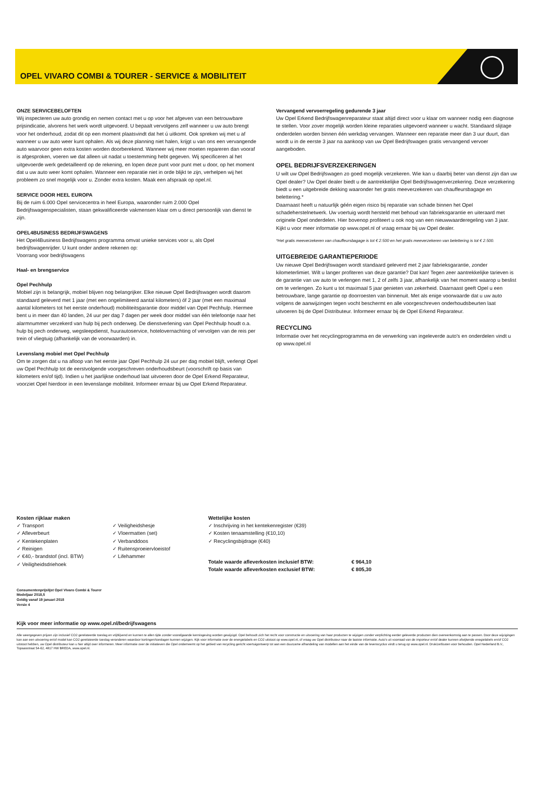OPEL VIVARO COMBI & TOURER - SERVICE & MOBILITEIT
ONZE SERVICEBELOFTEN
Wij inspecteren uw auto grondig en nemen contact met u op voor het afgeven van een betrouwbare prijsindicatie, alvorens het werk wordt uitgevoerd. U bepaalt vervolgens zelf wanneer u uw auto brengt voor het onderhoud, zodat dit op een moment plaatsvindt dat het ú uitkomt. Ook spreken wij met u af wanneer u uw auto weer kunt ophalen. Als wij deze planning niet halen, krijgt u van ons een vervangende auto waarvoor geen extra kosten worden doorberekend. Wanneer wij meer moeten repareren dan vooraf is afgesproken, voeren we dat alleen uit nadat u toestemming hebt gegeven. Wij specificeren al het uitgevoerde werk gedetailleerd op de rekening, en lopen deze punt voor punt met u door, op het moment dat u uw auto weer komt ophalen. Wanneer een reparatie niet in orde blijkt te zijn, verhelpen wij het probleem zo snel mogelijk voor u. Zonder extra kosten. Maak een afspraak op opel.nl.
SERVICE DOOR HEEL EUROPA
Bij de ruim 6.000 Opel servicecentra in heel Europa, waaronder ruim 2.000 Opel Bedrijfswagenspecialisten, staan gekwalificeerde vakmensen klaar om u direct persoonlijk van dienst te zijn.
OPEL4BUSINESS BEDRIJFSWAGENS
Het Opel4Business Bedrijfswagens programma omvat unieke services voor u, als Opel bedrijfswagenrijder. U kunt onder andere rekenen op:
Voorrang voor bedrijfswagens
Haal- en brengservice
Opel Pechhulp
Mobiel zijn is belangrijk, mobiel blijven nog belangrijker. Elke nieuwe Opel Bedrijfswagen wordt daarom standaard geleverd met 1 jaar (met een ongelimiteerd aantal kilometers) óf 2 jaar (met een maximaal aantal kilometers tot het eerste onderhoud) mobiliteitsgarantie door middel van Opel Pechhulp. Hiermee bent u in meer dan 40 landen, 24 uur per dag 7 dagen per week door middel van één telefoontje naar het alarmnummer verzekerd van hulp bij pech onderweg. De dienstverlening van Opel Pechhulp houdt o.a. hulp bij pech onderweg, wegsleepdienst, huurautoservice, hotelovernachting of vervolgen van de reis per trein of vliegtuig (afhankelijk van de voorwaarden) in.
Levenslang mobiel met Opel Pechhulp
Om te zorgen dat u na afloop van het eerste jaar Opel Pechhulp 24 uur per dag mobiel blijft, verlengt Opel uw Opel Pechhulp tot de eerstvolgende voorgeschreven onderhoudsbeurt (voorschrift op basis van kilometers en/of tijd). Indien u het jaarlijkse onderhoud laat uitvoeren door de Opel Erkend Reparateur, voorziet Opel hierdoor in een levenslange mobiliteit. Informeer ernaar bij uw Opel Erkend Reparateur.
Vervangend vervoerregeling gedurende 3 jaar
Uw Opel Erkend Bedrijfswagenreparateur staat altijd direct voor u klaar om wanneer nodig een diagnose te stellen. Voor zover mogelijk worden kleine reparaties uitgevoerd wanneer u wacht. Standaard slijtage onderdelen worden binnen één werkdag vervangen. Wanneer een reparatie meer dan 3 uur duurt, dan wordt u in de eerste 3 jaar na aankoop van uw Opel Bedrijfswagen gratis vervangend vervoer aangeboden.
OPEL BEDRIJFSVERZEKERINGEN
U wilt uw Opel Bedrijfswagen zo goed mogelijk verzekeren. Wie kan u daarbij beter van dienst zijn dan uw Opel dealer? Uw Opel dealer biedt u de aantrekkelijke Opel Bedrijfswagenverzekering. Deze verzekering biedt u een uitgebreide dekking waaronder het gratis meeverzekeren van chauffeursbagage en belettering.*
Daarnaast heeft u natuurlijk géén eigen risico bij reparatie van schade binnen het Opel schadeherstelnetwerk. Uw voertuig wordt hersteld met behoud van fabrieksgarantie en uiteraard met originele Opel onderdelen. Hier bovenop profiteert u ook nog van een nieuwwaarderegeling van 3 jaar. Kijkt u voor meer informatie op www.opel.nl of vraag ernaar bij uw Opel dealer.
*Het gratis meeverzekeren van chauffeursbagage is tot € 2.500 en het gratis meeverzekeren van belettering is tot € 2.500.
UITGEBREIDE GARANTIEPERIODE
Uw nieuwe Opel Bedrijfswagen wordt standaard geleverd met 2 jaar fabrieksgarantie, zonder kilometerlimiet. Wilt u langer profiteren van deze garantie? Dat kan! Tegen zeer aantrekkelijke tarieven is de garantie van uw auto te verlengen met 1, 2 of zelfs 3 jaar, afhankelijk van het moment waarop u beslist om te verlengen. Zo kunt u tot maximaal 5 jaar genieten van zekerheid. Daarnaast geeft Opel u een betrouwbare, lange garantie op doorroesten van binnenuit. Met als enige voorwaarde dat u uw auto volgens de aanwijzingen tegen vocht beschermt en alle voorgeschreven onderhoudsbeurten laat uitvoeren bij de Opel Distributeur. Informeer ernaar bij de Opel Erkend Reparateur.
RECYCLING
Informatie over het recyclingprogramma en de verwerking van ingeleverde auto's en onderdelen vindt u op www.opel.nl
Kosten rijklaar maken
✓ Transport
✓ Afleverbeurt
✓ Kentekenplaten
✓ Reinigen
✓ €40,- brandstof (incl. BTW)
✓ Veiligheidsdriehoek
✓ Veiligheidshesje
✓ Vloermatten (set)
✓ Verbanddoos
✓ Ruitensproeiervloeistof
✓ Lifehammer
Wettelijke kosten
✓ Inschrijving in het kentekenregister (€39)
✓ Kosten tenaamstelling (€10,10)
✓ Recyclingsbijdrage (€40)
| Totale waarde afleverkosten inclusief BTW: | € 964,10 |
| Totale waarde afleverkosten exclusief BTW: | € 805,30 |
Consumentenprijslijst Opel Vivaro Combi & Tourer
Modeljaar 2018,5
Geldig vanaf 19 januari 2018
Versie 4
Kijk voor meer informatie op www.opel.nl/bedrijfswagens
Alle weergegeven prijzen zijn inclusief CO2 gerelateerde toeslag en vrijblijvend en kunnen te allen tijde zonder voorafgaande kennisgeving worden gewijzigd. Opel behoudt zich het recht voor constructie en uitvoering van haar producten te wijzigen zonder verplichting eerder geleverde producten dien overeenkomstig aan te passen. Door deze wijzigingen kan aan een uitvoering en/of model kan CO2 gerelateerde toeslag veranderen waardoor kortingen/toeslagen kunnen wijzigen. Kijk voor informatie over de energielabels en CO2 uitstoot op www.opel.nl, of vraag uw Opel distributeur naar de laatste informatie. Auto's uit voorraad van de importeur en/of dealer kunnen afwijkende enegielabels en/of CO2 uitstoot hebben, uw Opel distributeur kan u hier altijd over informeren. Meer informatie over de initiatieven die Opel onderneemt op het gebied van recycling gericht voertuigontwerp tot aan een duurzame afhandeling van modellen aan het einde van de levenscyclus vindt u terug op www.opel.nl. Druk/zetfouten voor behouden. Opel Nederland B.V., Topaasstraat 54-62, 4817 HW BREDA, www.opel.nl.